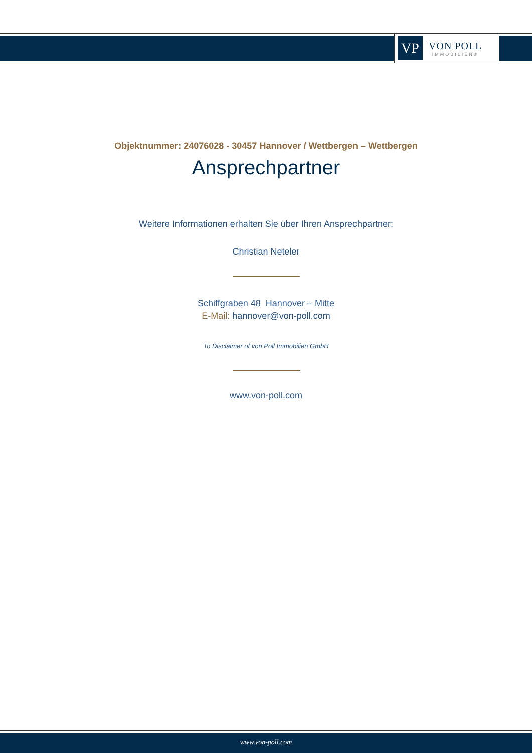VP
VON POLL
IMMOBILIEN®
Objektnummer: 24076028 - 30457 Hannover / Wettbergen – Wettbergen
Ansprechpartner
Weitere Informationen erhalten Sie über Ihren Ansprechpartner:
Christian Neteler
Schiffgraben 48 Hannover – Mitte
E-Mail: hannover@von-poll.com
To Disclaimer of von Poll Immobilien GmbH
www.von-poll.com
www.von-poll.com